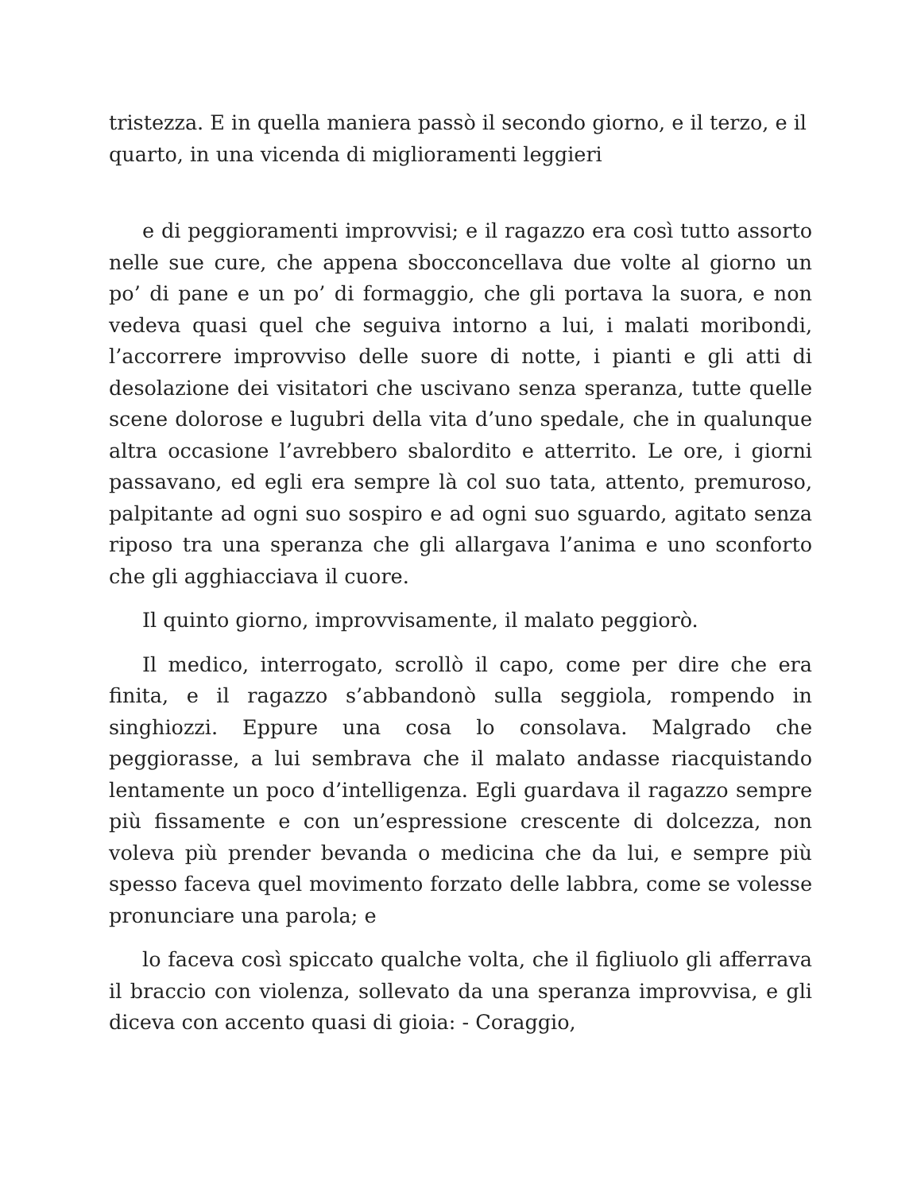tristezza. E in quella maniera passò il secondo giorno, e il terzo, e il quarto, in una vicenda di miglioramenti leggieri
e di peggioramenti improvvisi; e il ragazzo era così tutto assorto nelle sue cure, che appena sbocconcellava due volte al giorno un po’ di pane e un po’ di formaggio, che gli portava la suora, e non vedeva quasi quel che seguiva intorno a lui, i malati moribondi, l’accorrere improvviso delle suore di notte, i pianti e gli atti di desolazione dei visitatori che uscivano senza speranza, tutte quelle scene dolorose e lugubri della vita d’uno spedale, che in qualunque altra occasione l’avrebbero sbalordito e atterrito. Le ore, i giorni passavano, ed egli era sempre là col suo tata, attento, premuroso, palpitante ad ogni suo sospiro e ad ogni suo sguardo, agitato senza riposo tra una speranza che gli allargava l’anima e uno sconforto che gli agghiacciava il cuore.
Il quinto giorno, improvvisamente, il malato peggiorò.
Il medico, interrogato, scrollò il capo, come per dire che era finita, e il ragazzo s’abbandonò sulla seggiola, rompendo in singhiozzi. Eppure una cosa lo consolava. Malgrado che peggiorasse, a lui sembrava che il malato andasse riacquistando lentamente un poco d’intelligenza. Egli guardava il ragazzo sempre più fissamente e con un’espressione crescente di dolcezza, non voleva più prender bevanda o medicina che da lui, e sempre più spesso faceva quel movimento forzato delle labbra, come se volesse pronunciare una parola; e
lo faceva così spiccato qualche volta, che il figliuolo gli afferrava il braccio con violenza, sollevato da una speranza improvvisa, e gli diceva con accento quasi di gioia: - Coraggio,